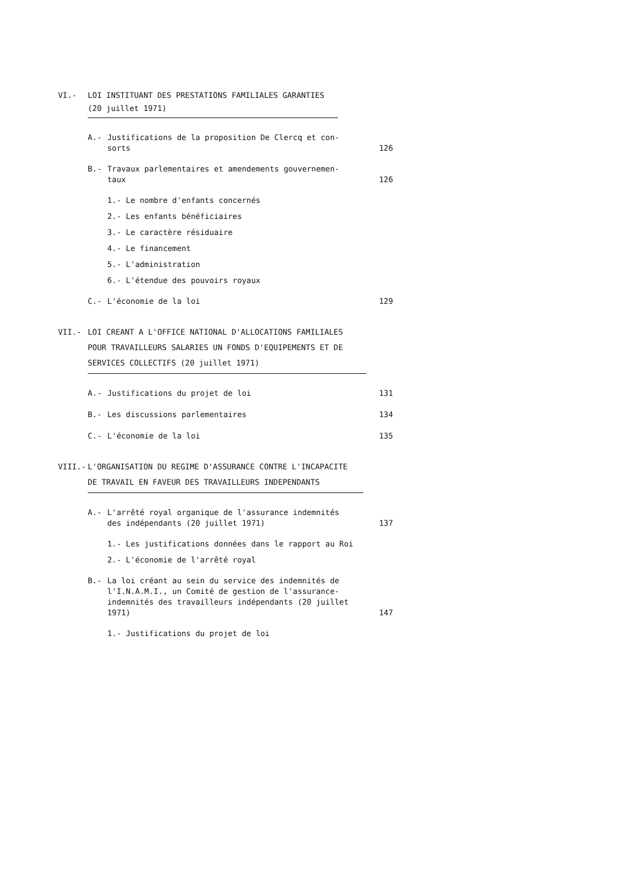VI.- LOI INSTITUANT DES PRESTATIONS FAMILIALES GARANTIES
(20 juillet 1971)
A.- Justifications de la proposition De Clercq et con-
sorts
126
B.- Travaux parlementaires et amendements gouvernemen-
taux
126
1.- Le nombre d'enfants concernés
2.- Les enfants bénéficiaires
3.- Le caractère résiduaire
4.- Le financement
5.- L'administration
6.- L'étendue des pouvoirs royaux
C.- L'économie de la loi
129
VII.- LOI CREANT A L'OFFICE NATIONAL D'ALLOCATIONS FAMILIALES
POUR TRAVAILLEURS SALARIES UN FONDS D'EQUIPEMENTS ET DE
SERVICES COLLECTIFS (20 juillet 1971)
A.- Justifications du projet de loi
131
B.- Les discussions parlementaires
134
C.- L'économie de la loi
135
VIII.- L'ORGANISATION DU REGIME D'ASSURANCE CONTRE L'INCAPACITE
DE TRAVAIL EN FAVEUR DES TRAVAILLEURS INDEPENDANTS
A.- L'arrêté royal organique de l'assurance indemnités
des indépendants (20 juillet 1971)
137
1.- Les justifications données dans le rapport au Roi
2.- L'économie de l'arrêté royal
B.- La loi créant au sein du service des indemnités de
l'I.N.A.M.I., un Comité de gestion de l'assurance-
indemnités des travailleurs indépendants (20 juillet
1971)
147
1.- Justifications du projet de loi